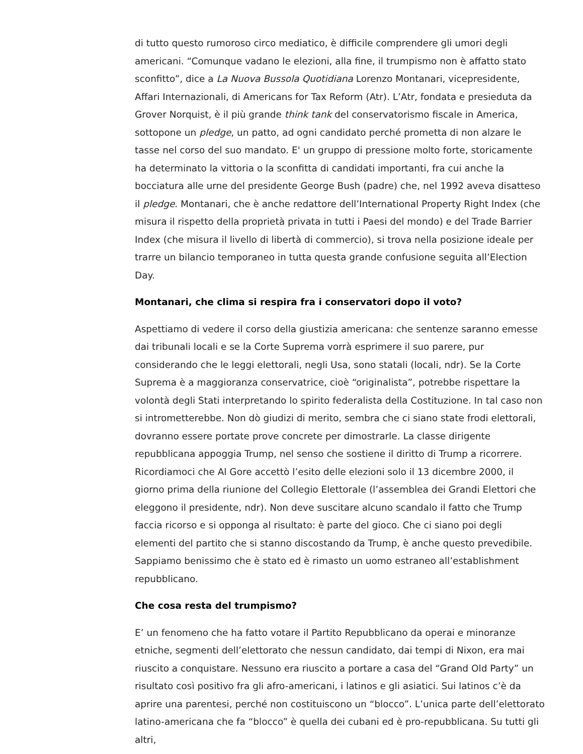di tutto questo rumoroso circo mediatico, è difficile comprendere gli umori degli americani. “Comunque vadano le elezioni, alla fine, il trumpismo non è affatto stato sconfitto”, dice a La Nuova Bussola Quotidiana Lorenzo Montanari, vicepresidente, Affari Internazionali, di Americans for Tax Reform (Atr). L’Atr, fondata e presieduta da Grover Norquist, è il più grande think tank del conservatorismo fiscale in America, sottopone un pledge, un patto, ad ogni candidato perché prometta di non alzare le tasse nel corso del suo mandato. E' un gruppo di pressione molto forte, storicamente ha determinato la vittoria o la sconfitta di candidati importanti, fra cui anche la bocciatura alle urne del presidente George Bush (padre) che, nel 1992 aveva disatteso il pledge. Montanari, che è anche redattore dell’International Property Right Index (che misura il rispetto della proprietà privata in tutti i Paesi del mondo) e del Trade Barrier Index (che misura il livello di libertà di commercio), si trova nella posizione ideale per trarre un bilancio temporaneo in tutta questa grande confusione seguita all’Election Day.
Montanari, che clima si respira fra i conservatori dopo il voto?
Aspettiamo di vedere il corso della giustizia americana: che sentenze saranno emesse dai tribunali locali e se la Corte Suprema vorrà esprimere il suo parere, pur considerando che le leggi elettorali, negli Usa, sono statali (locali, ndr). Se la Corte Suprema è a maggioranza conservatrice, cioè “originalista”, potrebbe rispettare la volontà degli Stati interpretando lo spirito federalista della Costituzione. In tal caso non si intrometterebbe. Non dò giudizi di merito, sembra che ci siano state frodi elettorali, dovranno essere portate prove concrete per dimostrarle. La classe dirigente repubblicana appoggia Trump, nel senso che sostiene il diritto di Trump a ricorrere. Ricordiamoci che Al Gore accettò l’esito delle elezioni solo il 13 dicembre 2000, il giorno prima della riunione del Collegio Elettorale (l’assemblea dei Grandi Elettori che eleggono il presidente, ndr). Non deve suscitare alcuno scandalo il fatto che Trump faccia ricorso e si opponga al risultato: è parte del gioco. Che ci siano poi degli elementi del partito che si stanno discostando da Trump, è anche questo prevedibile. Sappiamo benissimo che è stato ed è rimasto un uomo estraneo all’establishment repubblicano.
Che cosa resta del trumpismo?
E’ un fenomeno che ha fatto votare il Partito Repubblicano da operai e minoranze etniche, segmenti dell’elettorato che nessun candidato, dai tempi di Nixon, era mai riuscito a conquistare. Nessuno era riuscito a portare a casa del “Grand Old Party” un risultato così positivo fra gli afro-americani, i latinos e gli asiatici. Sui latinos c’è da aprire una parentesi, perché non costituiscono un “blocco”. L’unica parte dell’elettorato latino-americana che fa “blocco” è quella dei cubani ed è pro-repubblicana. Su tutti gli altri,